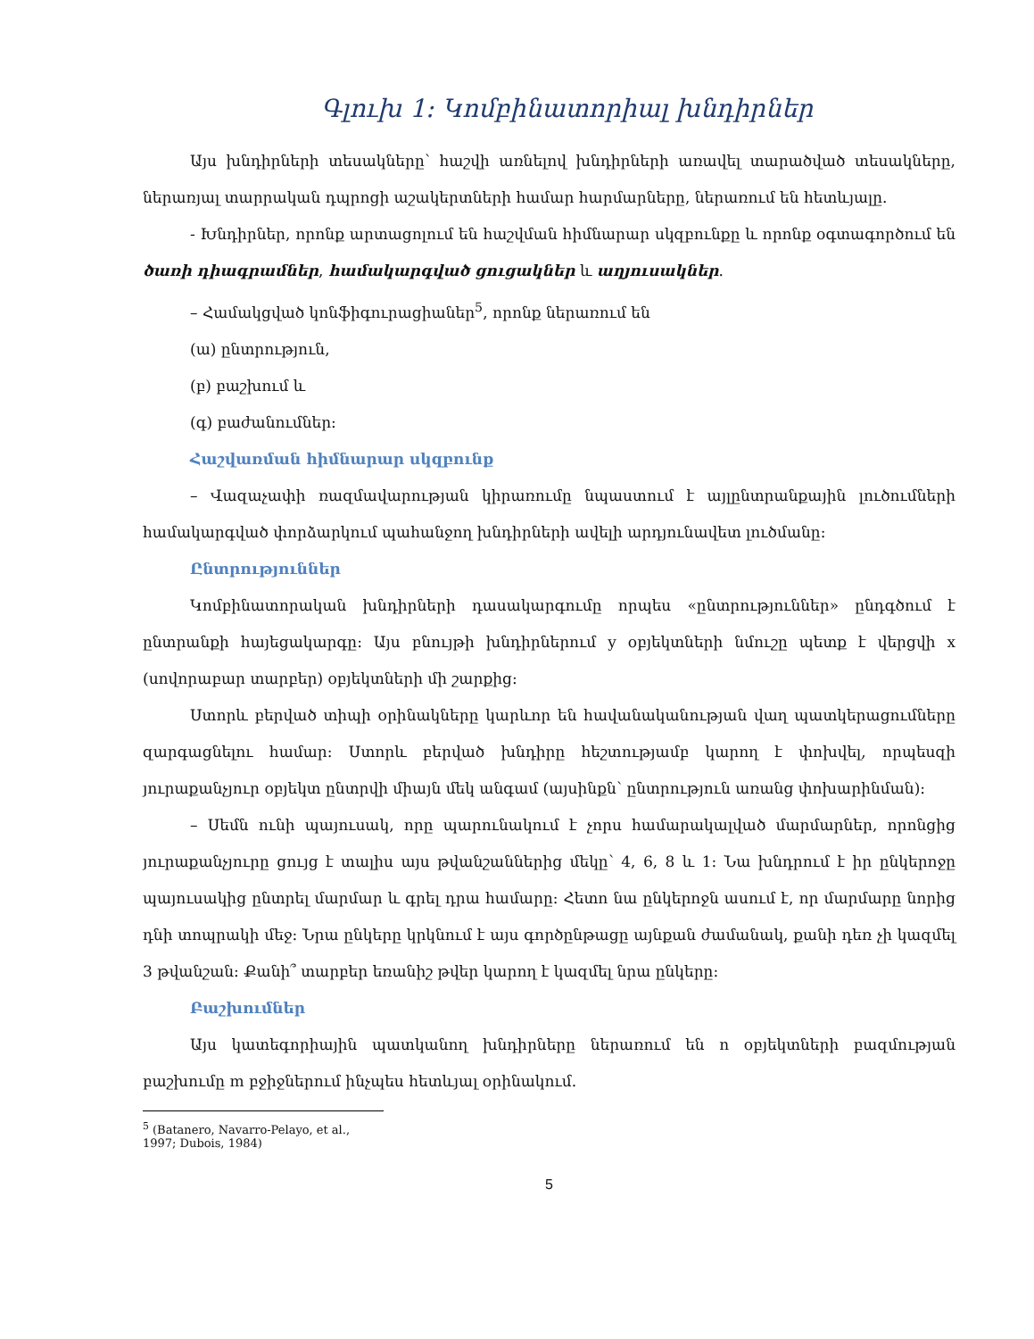Գլուխ 1: Կոմբինատորիալ խնդիրներ
Այս խնդիրների տեսակները՝ հաշվի առնելով խնդիրների առավել տարածված տեսակները, ներառյալ տարրական դպրոցի աշակերտների համար հարմարները, ներառում են հետևյալը.
- Խնդիրներ, որոնք արտացոլում են հաշվման հիմնարար սկզբունքը և որոնք օգտագործում են ծառի դիագրամներ, համակարգված ցուցակներ և աղյուսակներ.
– Համակցված կոնֆիգուրացիաներ<sup>5</sup>, որոնք ներառում են
(ա) ընտրություն,
(բ) բաշխում և
(գ) բաժանումներ:
Հաշվառման հիմնարար սկզբունք
– Վազաչափի ռազմավարության կիրառումը նպաստում է այլընտրանքային լուծումների համակարգված փորձարկում պահանջող խնդիրների ավելի արդյունավետ լուծմանը:
Ընտրություններ
Կոմբինատորական խնդիրների դասակարգումը որպես «ընտրություններ» ընդգծում է ընտրանքի հայեցակարգը: Այս բնույթի խնդիրներում y օբյեկտների նմուշը պետք է վերցվի x (սովորաբար տարբեր) օբյեկտների մի շարքից:
Ստորև բերված տիպի օրինակները կարևոր են հավանականության վաղ պատկերացումները զարգացնելու համար: Ստորև բերված խնդիրը հեշտությամբ կարող է փոխվել, որպեսզի յուրաքանչյուր օբյեկտ ընտրվի միայն մեկ անգամ (այսինքն՝ ընտրություն առանց փոխարինման):
– Սեմն ունի պայուսակ, որը պարունակում է չորս համարակալված մարմարներ, որոնցից յուրաքանչյուրը ցույց է տալիս այս թվանշաններից մեկը՝ 4, 6, 8 և 1: Նա խնդրում է իր ընկերոջը պայուսակից ընտրել մարմար և գրել դրա համարը: Հետո նա ընկերոջն ասում է, որ մարմարը նորից դնի տոպրակի մեջ: Նրա ընկերը կրկնում է այս գործընթացը այնքան ժամանակ, քանի դեռ չի կազմել 3 թվանշան: Քանի՞ տարբեր եռանիշ թվեր կարող է կազմել նրա ընկերը:
Բաշխումներ
Այս կատեգորիային պատկանող խնդիրները ներառում են n օբյեկտների բազմության բաշխումը m բջիջներում ինչպես հետևյալ օրինակում.
<sup>5</sup> (Batanero, Navarro-Pelayo, et al., 1997; Dubois, 1984)
5